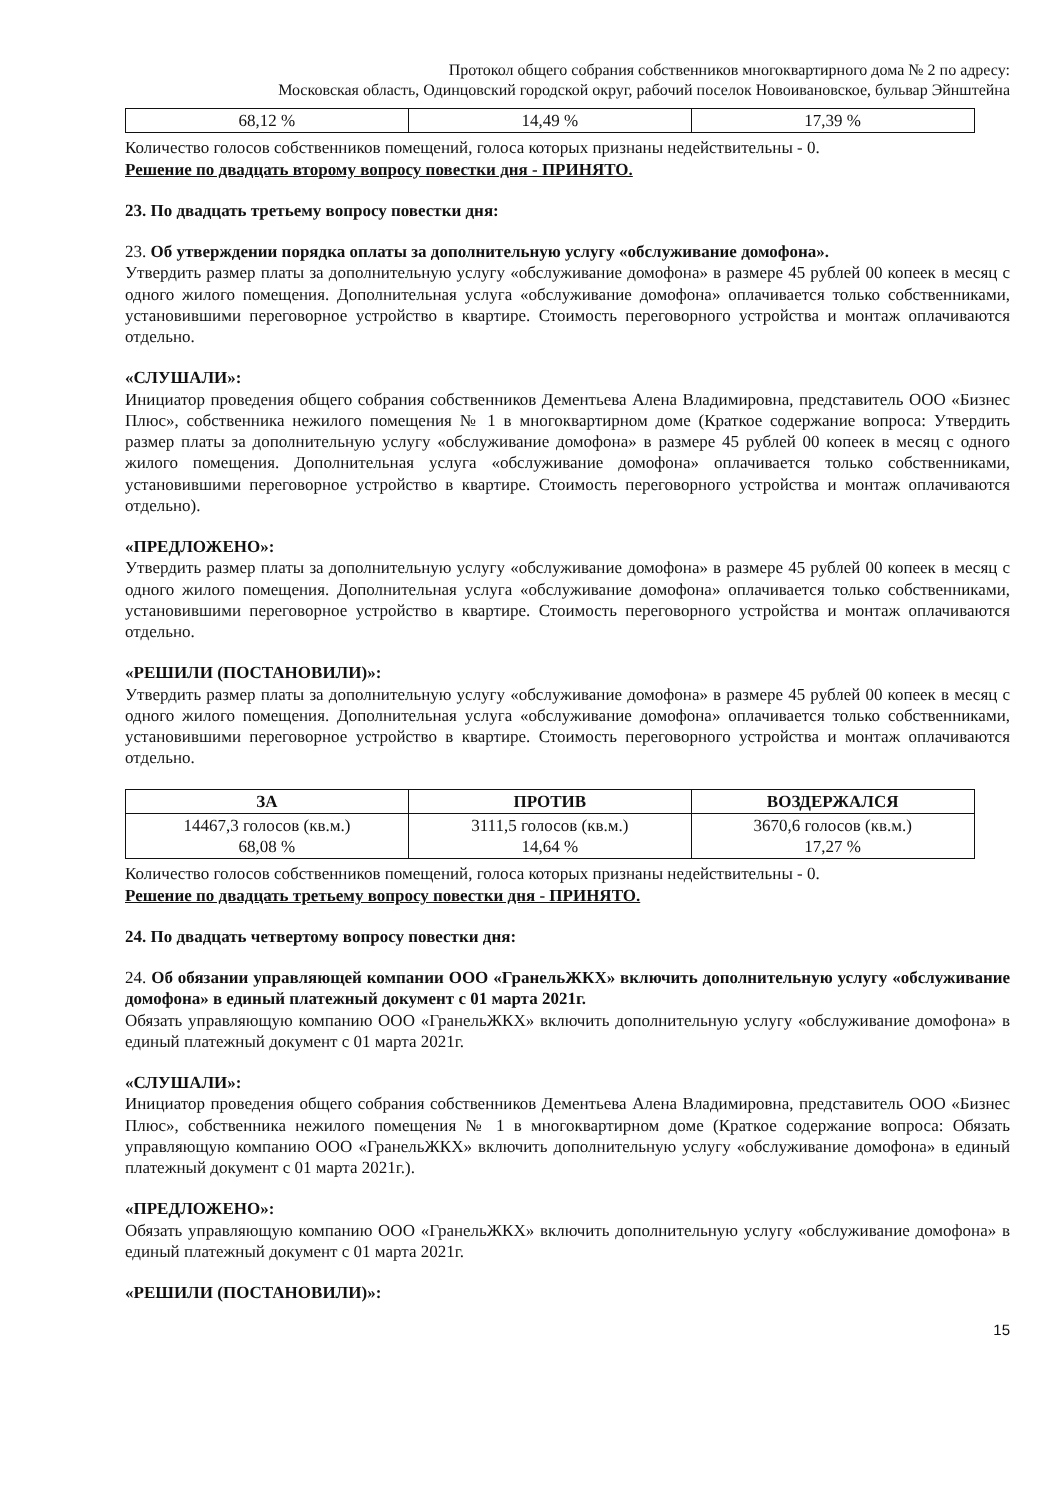Протокол общего собрания собственников многоквартирного дома № 2 по адресу:
Московская область, Одинцовский городской округ, рабочий поселок Новоивановское, бульвар Эйнштейна
| 68,12 % | 14,49 % | 17,39 % |
Количество голосов собственников помещений, голоса которых признаны недействительны - 0.
Решение по двадцать второму вопросу повестки дня - ПРИНЯТО.
23. По двадцать третьему вопросу повестки дня:
23. Об утверждении порядка оплаты за дополнительную услугу «обслуживание домофона».
Утвердить размер платы за дополнительную услугу «обслуживание домофона» в размере 45 рублей 00 копеек в месяц с одного жилого помещения. Дополнительная услуга «обслуживание домофона» оплачивается только собственниками, установившими переговорное устройство в квартире. Стоимость переговорного устройства и монтаж оплачиваются отдельно.
«СЛУШАЛИ»:
Инициатор проведения общего собрания собственников Дементьева Алена Владимировна, представитель ООО «Бизнес Плюс», собственника нежилого помещения № 1 в многоквартирном доме (Краткое содержание вопроса: Утвердить размер платы за дополнительную услугу «обслуживание домофона» в размере 45 рублей 00 копеек в месяц с одного жилого помещения. Дополнительная услуга «обслуживание домофона» оплачивается только собственниками, установившими переговорное устройство в квартире. Стоимость переговорного устройства и монтаж оплачиваются отдельно).
«ПРЕДЛОЖЕНО»:
Утвердить размер платы за дополнительную услугу «обслуживание домофона» в размере 45 рублей 00 копеек в месяц с одного жилого помещения. Дополнительная услуга «обслуживание домофона» оплачивается только собственниками, установившими переговорное устройство в квартире. Стоимость переговорного устройства и монтаж оплачиваются отдельно.
«РЕШИЛИ (ПОСТАНОВИЛИ)»:
Утвердить размер платы за дополнительную услугу «обслуживание домофона» в размере 45 рублей 00 копеек в месяц с одного жилого помещения. Дополнительная услуга «обслуживание домофона» оплачивается только собственниками, установившими переговорное устройство в квартире. Стоимость переговорного устройства и монтаж оплачиваются отдельно.
| ЗА | ПРОТИВ | ВОЗДЕРЖАЛСЯ |
| --- | --- | --- |
| 14467,3 голосов (кв.м.) 68,08 % | 3111,5 голосов (кв.м.) 14,64 % | 3670,6 голосов (кв.м.) 17,27 % |
Количество голосов собственников помещений, голоса которых признаны недействительны - 0.
Решение по двадцать третьему вопросу повестки дня - ПРИНЯТО.
24. По двадцать четвертому вопросу повестки дня:
24. Об обязании управляющей компании ООО «ГранельЖКХ» включить дополнительную услугу «обслуживание домофона» в единый платежный документ с 01 марта 2021г.
Обязать управляющую компанию ООО «ГранельЖКХ» включить дополнительную услугу «обслуживание домофона» в единый платежный документ с 01 марта 2021г.
«СЛУШАЛИ»:
Инициатор проведения общего собрания собственников Дементьева Алена Владимировна, представитель ООО «Бизнес Плюс», собственника нежилого помещения № 1 в многоквартирном доме (Краткое содержание вопроса: Обязать управляющую компанию ООО «ГранельЖКХ» включить дополнительную услугу «обслуживание домофона» в единый платежный документ с 01 марта 2021г.).
«ПРЕДЛОЖЕНО»:
Обязать управляющую компанию ООО «ГранельЖКХ» включить дополнительную услугу «обслуживание домофона» в единый платежный документ с 01 марта 2021г.
«РЕШИЛИ (ПОСТАНОВИЛИ)»:
15